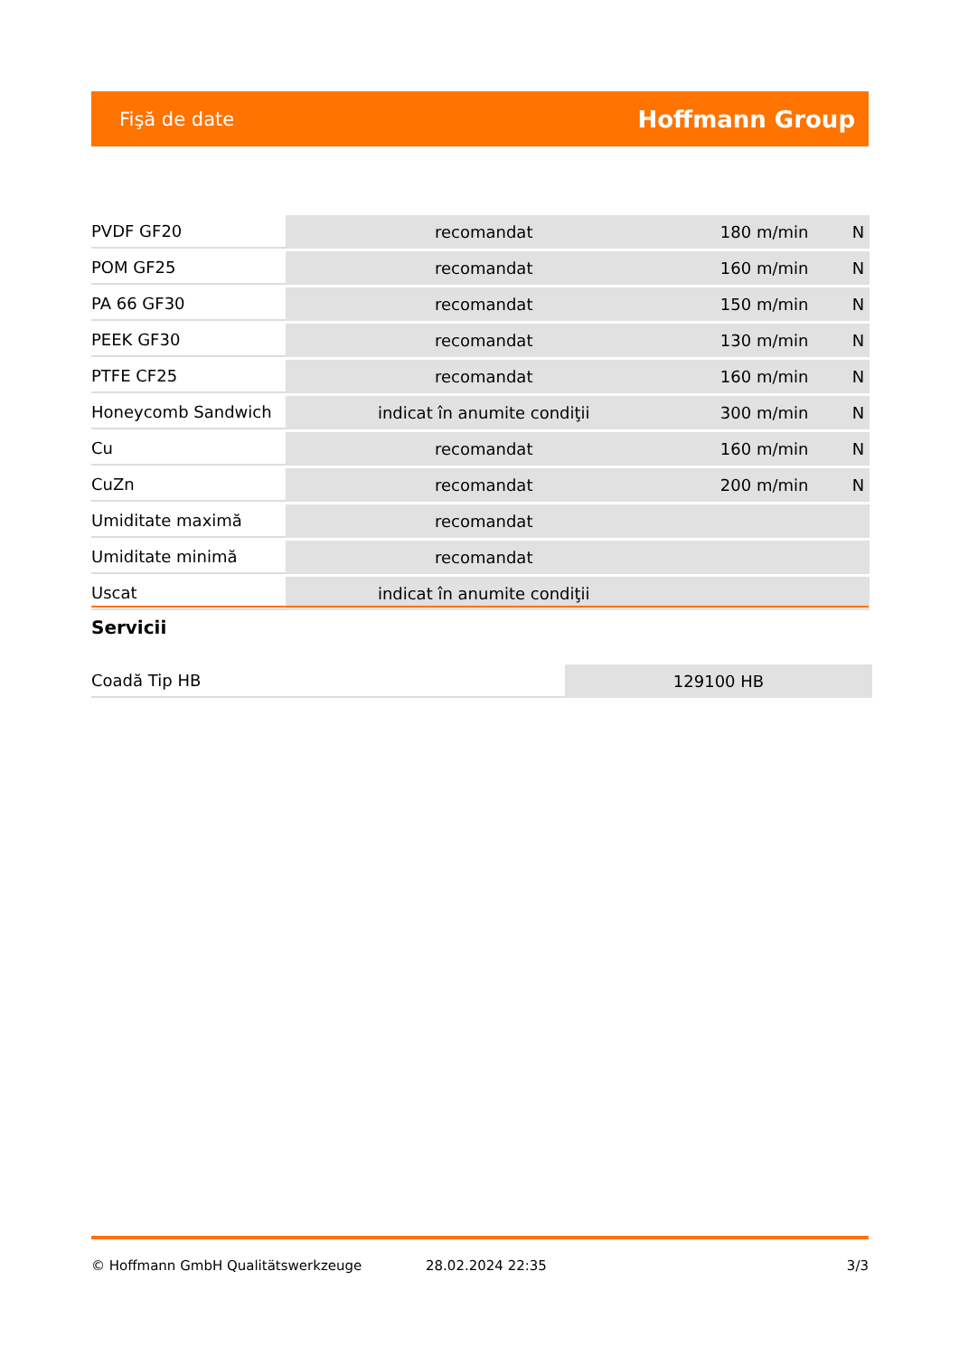Fişă de date Hoffmann Group
| PVDF GF20 | recomandat | 180 m/min | N |
| POM GF25 | recomandat | 160 m/min | N |
| PA 66 GF30 | recomandat | 150 m/min | N |
| PEEK GF30 | recomandat | 130 m/min | N |
| PTFE CF25 | recomandat | 160 m/min | N |
| Honeycomb Sandwich | indicat în anumite condiţii | 300 m/min | N |
| Cu | recomandat | 160 m/min | N |
| CuZn | recomandat | 200 m/min | N |
| Umiditate maximă | recomandat | | |
| Umiditate minimă | recomandat | | |
| Uscat | indicat în anumite condiţii | | |
Servicii
| Coadă Tip HB | 129100 HB |
© Hoffmann GmbH Qualitätswerkzeuge 28.02.2024 22:35 3/3